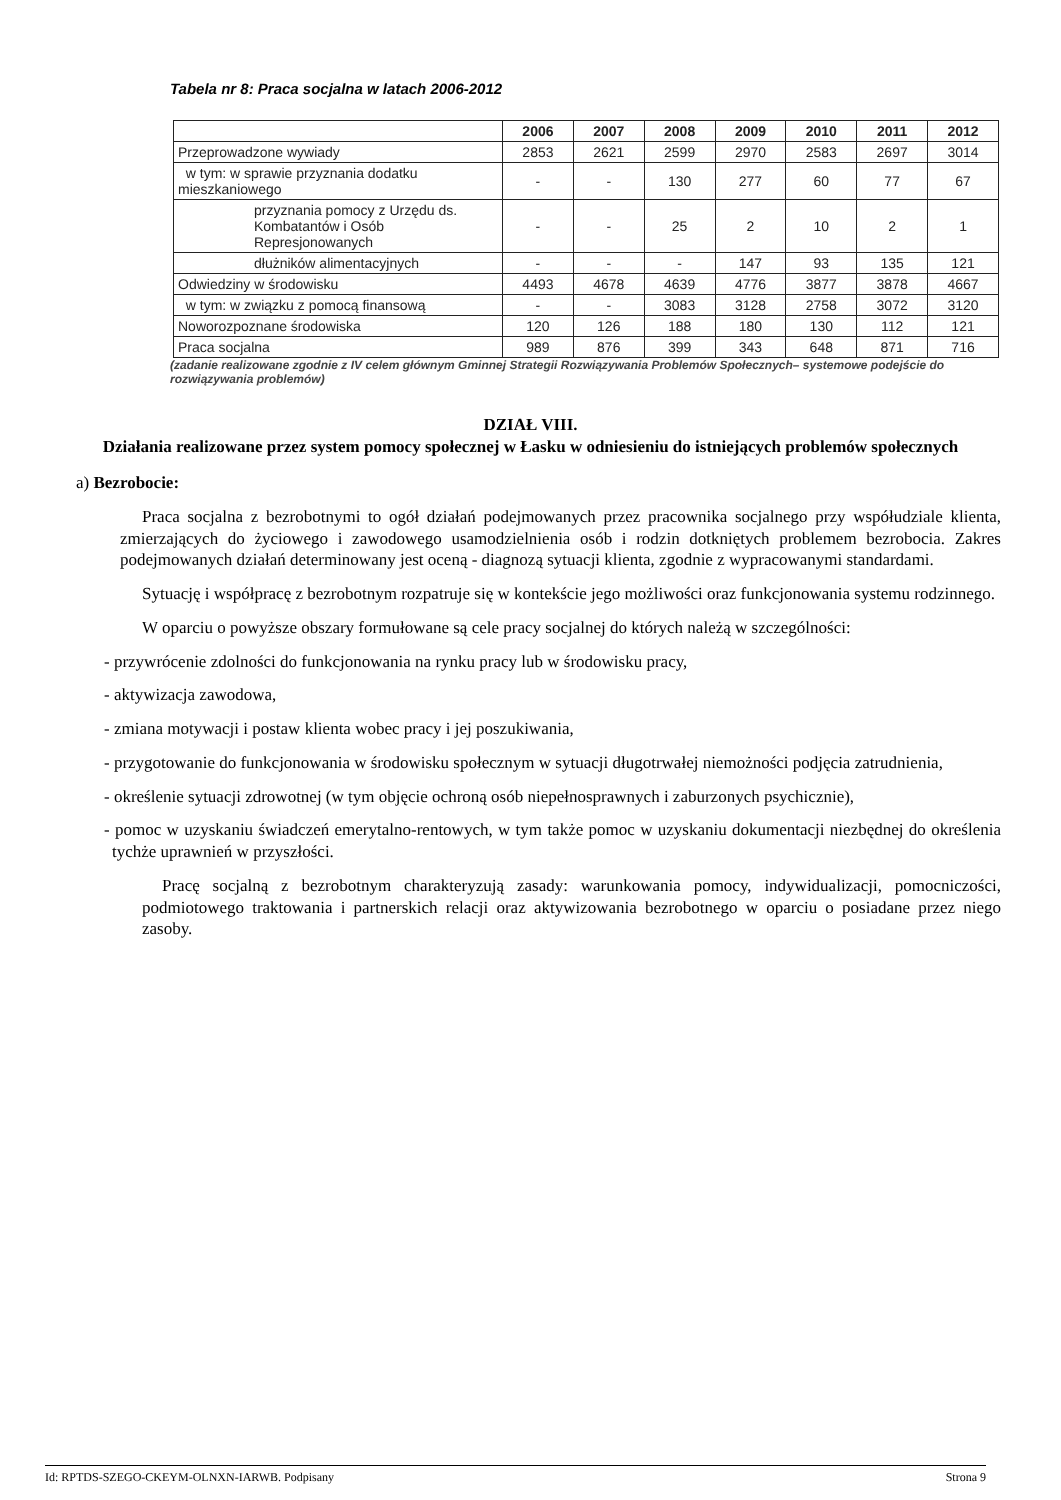Tabela nr 8: Praca socjalna w latach 2006-2012
| | 2006 | 2007 | 2008 | 2009 | 2010 | 2011 | 2012 |
| --- | --- | --- | --- | --- | --- | --- | --- |
| Przeprowadzone wywiady | 2853 | 2621 | 2599 | 2970 | 2583 | 2697 | 3014 |
| w tym: w sprawie przyznania dodatku mieszkaniowego | - | - | 130 | 277 | 60 | 77 | 67 |
| przyznania pomocy z Urzędu ds. Kombatantów i Osób Represjonowanych | - | - | 25 | 2 | 10 | 2 | 1 |
| dłużników alimentacyjnych | - | - | - | 147 | 93 | 135 | 121 |
| Odwiedziny w środowisku | 4493 | 4678 | 4639 | 4776 | 3877 | 3878 | 4667 |
| w tym: w związku z pomocą finansową | - | - | 3083 | 3128 | 2758 | 3072 | 3120 |
| Noworozpoznane środowiska | 120 | 126 | 188 | 180 | 130 | 112 | 121 |
| Praca socjalna | 989 | 876 | 399 | 343 | 648 | 871 | 716 |
(zadanie realizowane zgodnie z IV celem głównym Gminnej Strategii Rozwiązywania Problemów Społecznych– systemowe podejście do rozwiązywania problemów)
DZIAŁ VIII.
Działania realizowane przez system pomocy społecznej w Łasku w odniesieniu do istniejących problemów społecznych
a) Bezrobocie:
Praca socjalna z bezrobotnymi to ogół działań podejmowanych przez pracownika socjalnego przy współudziale klienta, zmierzających do życiowego i zawodowego usamodzielnienia osób i rodzin dotkniętych problemem bezrobocia. Zakres podejmowanych działań determinowany jest oceną - diagnozą sytuacji klienta, zgodnie z wypracowanymi standardami.
Sytuację i współpracę z bezrobotnym rozpatruje się w kontekście jego możliwości oraz funkcjonowania systemu rodzinnego.
W oparciu o powyższe obszary formułowane są cele pracy socjalnej do których należą w szczególności:
- przywrócenie zdolności do funkcjonowania na rynku pracy lub w środowisku pracy,
- aktywizacja zawodowa,
- zmiana motywacji i postaw klienta wobec pracy i jej poszukiwania,
- przygotowanie do funkcjonowania w środowisku społecznym w sytuacji długotrwałej niemożności podjęcia zatrudnienia,
- określenie sytuacji zdrowotnej (w tym objęcie ochroną osób niepełnosprawnych i zaburzonych psychicznie),
- pomoc w uzyskaniu świadczeń emerytalno-rentowych, w tym także pomoc w uzyskaniu dokumentacji niezbędnej do określenia tychże uprawnień w przyszłości.
Pracę socjalną z bezrobotnym charakteryzują zasady: warunkowania pomocy, indywidualizacji, pomocniczości, podmiotowego traktowania i partnerskich relacji oraz aktywizowania bezrobotnego w oparciu o posiadane przez niego zasoby.
Id: RPTDS-SZEGO-CKEYM-OLNXN-IARWB. Podpisany Strona 9